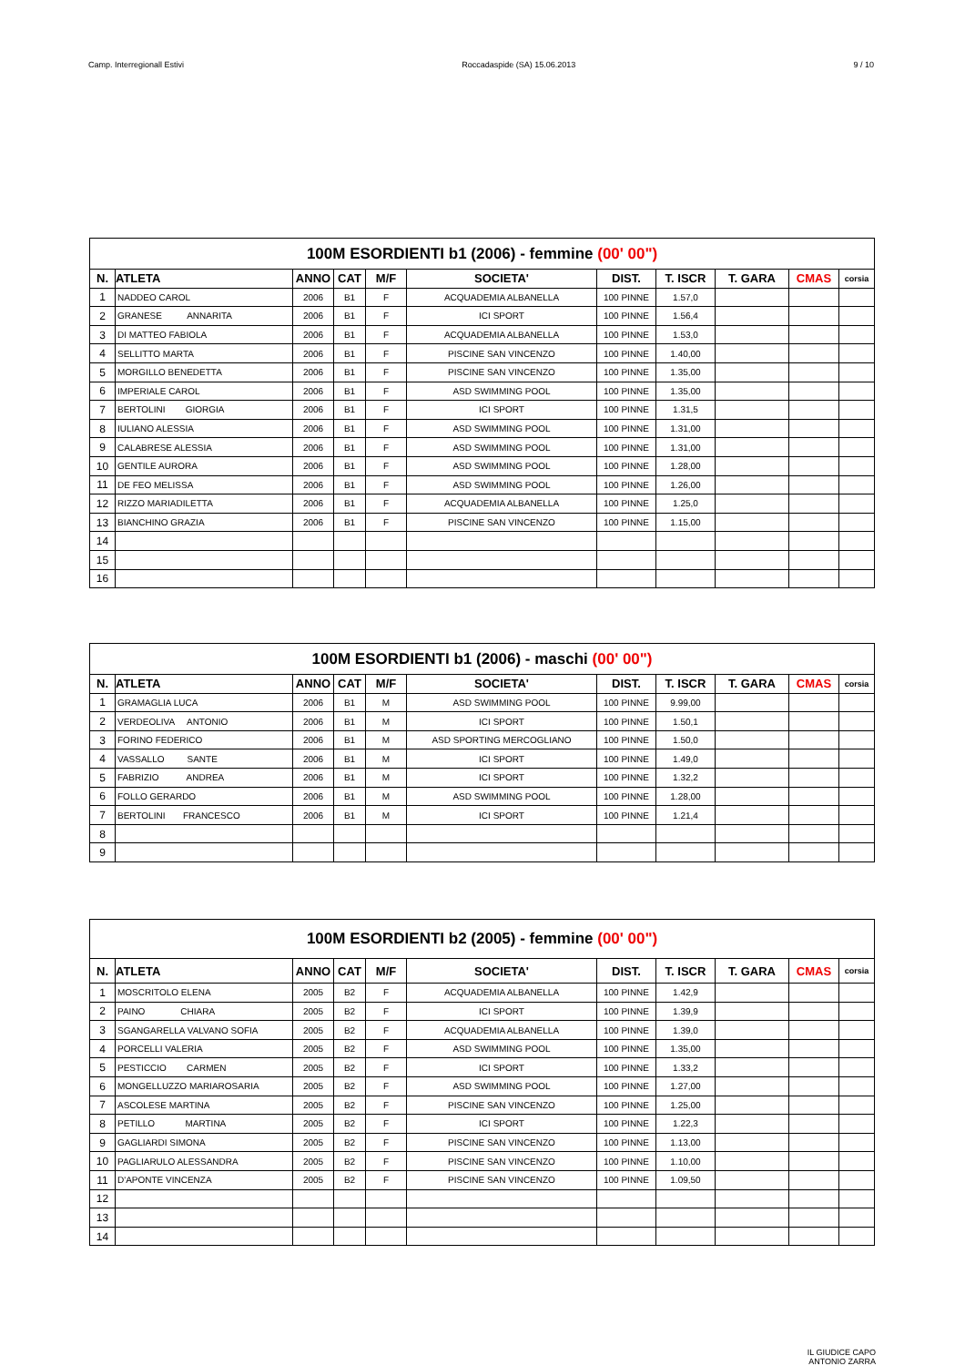Camp. Interregionall Estivi Roccadaspide (SA) 15.06.2013 9 / 10
| 100M ESORDIENTI b1 (2006) - femmine (00' 00") | | | | | | | | | | |
| --- | --- | --- | --- | --- | --- | --- | --- | --- | --- | --- |
| N. | ATLETA | ANNO | CAT | M/F | SOCIETA' | DIST. | T. ISCR | T. GARA | CMAS | corsia |
| 1 | NADDEO CAROL | 2006 | B1 | F | ACQUADEMIA ALBANELLA | 100 PINNE | 1.57,0 | | | |
| 2 | GRANESE ANNARITA | 2006 | B1 | F | ICI SPORT | 100 PINNE | 1.56,4 | | | |
| 3 | DI MATTEO FABIOLA | 2006 | B1 | F | ACQUADEMIA ALBANELLA | 100 PINNE | 1.53,0 | | | |
| 4 | SELLITTO MARTA | 2006 | B1 | F | PISCINE SAN VINCENZO | 100 PINNE | 1.40,00 | | | |
| 5 | MORGILLO BENEDETTA | 2006 | B1 | F | PISCINE SAN VINCENZO | 100 PINNE | 1.35,00 | | | |
| 6 | IMPERIALE CAROL | 2006 | B1 | F | ASD SWIMMING POOL | 100 PINNE | 1.35,00 | | | |
| 7 | BERTOLINI GIORGIA | 2006 | B1 | F | ICI SPORT | 100 PINNE | 1.31,5 | | | |
| 8 | IULIANO ALESSIA | 2006 | B1 | F | ASD SWIMMING POOL | 100 PINNE | 1.31,00 | | | |
| 9 | CALABRESE ALESSIA | 2006 | B1 | F | ASD SWIMMING POOL | 100 PINNE | 1.31,00 | | | |
| 10 | GENTILE AURORA | 2006 | B1 | F | ASD SWIMMING POOL | 100 PINNE | 1.28,00 | | | |
| 11 | DE FEO MELISSA | 2006 | B1 | F | ASD SWIMMING POOL | 100 PINNE | 1.26,00 | | | |
| 12 | RIZZO MARIADILETTA | 2006 | B1 | F | ACQUADEMIA ALBANELLA | 100 PINNE | 1.25,0 | | | |
| 13 | BIANCHINO GRAZIA | 2006 | B1 | F | PISCINE SAN VINCENZO | 100 PINNE | 1.15,00 | | | |
| 14 | | | | | | | | | | |
| 15 | | | | | | | | | | |
| 16 | | | | | | | | | | |
| 100M ESORDIENTI b1 (2006) - maschi (00' 00") | | | | | | | | | | |
| --- | --- | --- | --- | --- | --- | --- | --- | --- | --- | --- |
| N. | ATLETA | ANNO | CAT | M/F | SOCIETA' | DIST. | T. ISCR | T. GARA | CMAS | corsia |
| 1 | GRAMAGLIA LUCA | 2006 | B1 | M | ASD SWIMMING POOL | 100 PINNE | 9.99,00 | | | |
| 2 | VERDEOLIVA ANTONIO | 2006 | B1 | M | ICI SPORT | 100 PINNE | 1.50,1 | | | |
| 3 | FORINO FEDERICO | 2006 | B1 | M | ASD SPORTING MERCOGLIANO | 100 PINNE | 1.50,0 | | | |
| 4 | VASSALLO SANTE | 2006 | B1 | M | ICI SPORT | 100 PINNE | 1.49,0 | | | |
| 5 | FABRIZIO ANDREA | 2006 | B1 | M | ICI SPORT | 100 PINNE | 1.32,2 | | | |
| 6 | FOLLO GERARDO | 2006 | B1 | M | ASD SWIMMING POOL | 100 PINNE | 1.28,00 | | | |
| 7 | BERTOLINI FRANCESCO | 2006 | B1 | M | ICI SPORT | 100 PINNE | 1.21,4 | | | |
| 8 | | | | | | | | | | |
| 9 | | | | | | | | | | |
| 100M ESORDIENTI b2 (2005) - femmine (00' 00") | | | | | | | | | | |
| --- | --- | --- | --- | --- | --- | --- | --- | --- | --- | --- |
| N. | ATLETA | ANNO | CAT | M/F | SOCIETA' | DIST. | T. ISCR | T. GARA | CMAS | corsia |
| 1 | MOSCRITOLO ELENA | 2005 | B2 | F | ACQUADEMIA ALBANELLA | 100 PINNE | 1.42,9 | | | |
| 2 | PAINO CHIARA | 2005 | B2 | F | ICI SPORT | 100 PINNE | 1.39,9 | | | |
| 3 | SGANGARELLA VALVANO SOFIA | 2005 | B2 | F | ACQUADEMIA ALBANELLA | 100 PINNE | 1.39,0 | | | |
| 4 | PORCELLI VALERIA | 2005 | B2 | F | ASD SWIMMING POOL | 100 PINNE | 1.35,00 | | | |
| 5 | PESTICCIO CARMEN | 2005 | B2 | F | ICI SPORT | 100 PINNE | 1.33,2 | | | |
| 6 | MONGELLUZZO MARIAROSARIA | 2005 | B2 | F | ASD SWIMMING POOL | 100 PINNE | 1.27,00 | | | |
| 7 | ASCOLESE MARTINA | 2005 | B2 | F | PISCINE SAN VINCENZO | 100 PINNE | 1.25,00 | | | |
| 8 | PETILLO MARTINA | 2005 | B2 | F | ICI SPORT | 100 PINNE | 1.22,3 | | | |
| 9 | GAGLIARDI SIMONA | 2005 | B2 | F | PISCINE SAN VINCENZO | 100 PINNE | 1.13,00 | | | |
| 10 | PAGLIARULO ALESSANDRA | 2005 | B2 | F | PISCINE SAN VINCENZO | 100 PINNE | 1.10,00 | | | |
| 11 | D'APONTE VINCENZA | 2005 | B2 | F | PISCINE SAN VINCENZO | 100 PINNE | 1.09,50 | | | |
| 12 | | | | | | | | | | |
| 13 | | | | | | | | | | |
| 14 | | | | | | | | | | |
IL GIUDICE CAPO
ANTONIO ZARRA